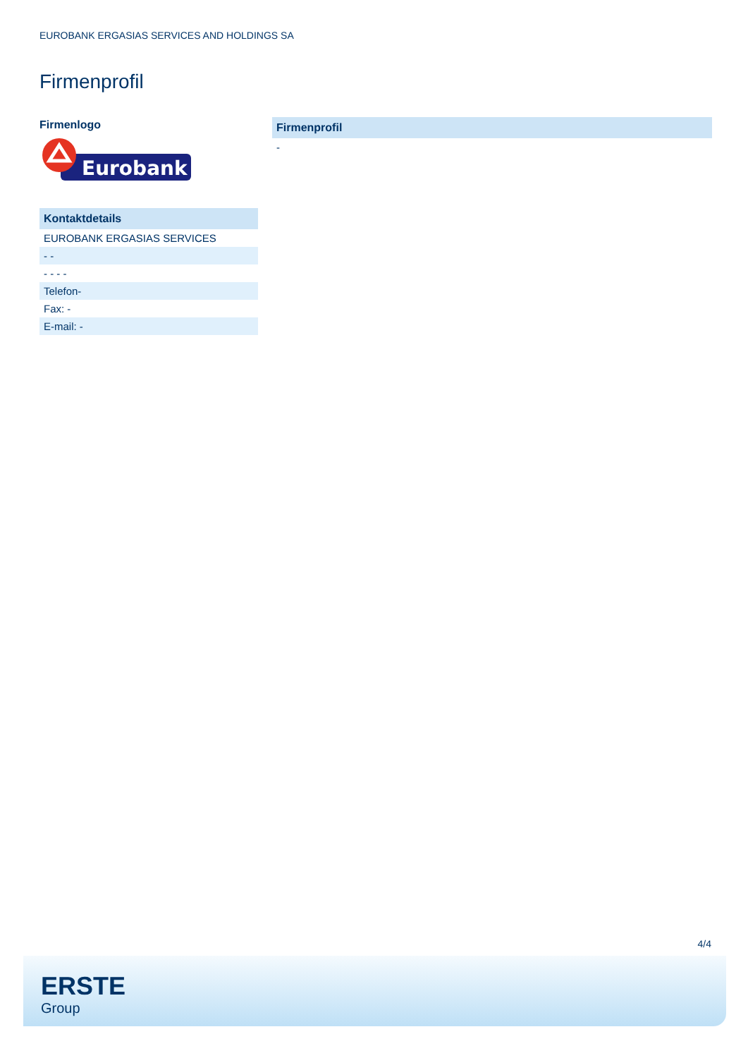EUROBANK ERGASIAS SERVICES AND HOLDINGS SA
Firmenprofil
Firmenlogo
Eurobank
| Kontaktdetails |
| --- |
| EUROBANK ERGASIAS SERVICES |
| - - |
| - - - - |
| Telefon- |
| Fax: - |
| E-mail: - |
| Firmenprofil |
| --- |
| - |
4/4
ERSTE
Group